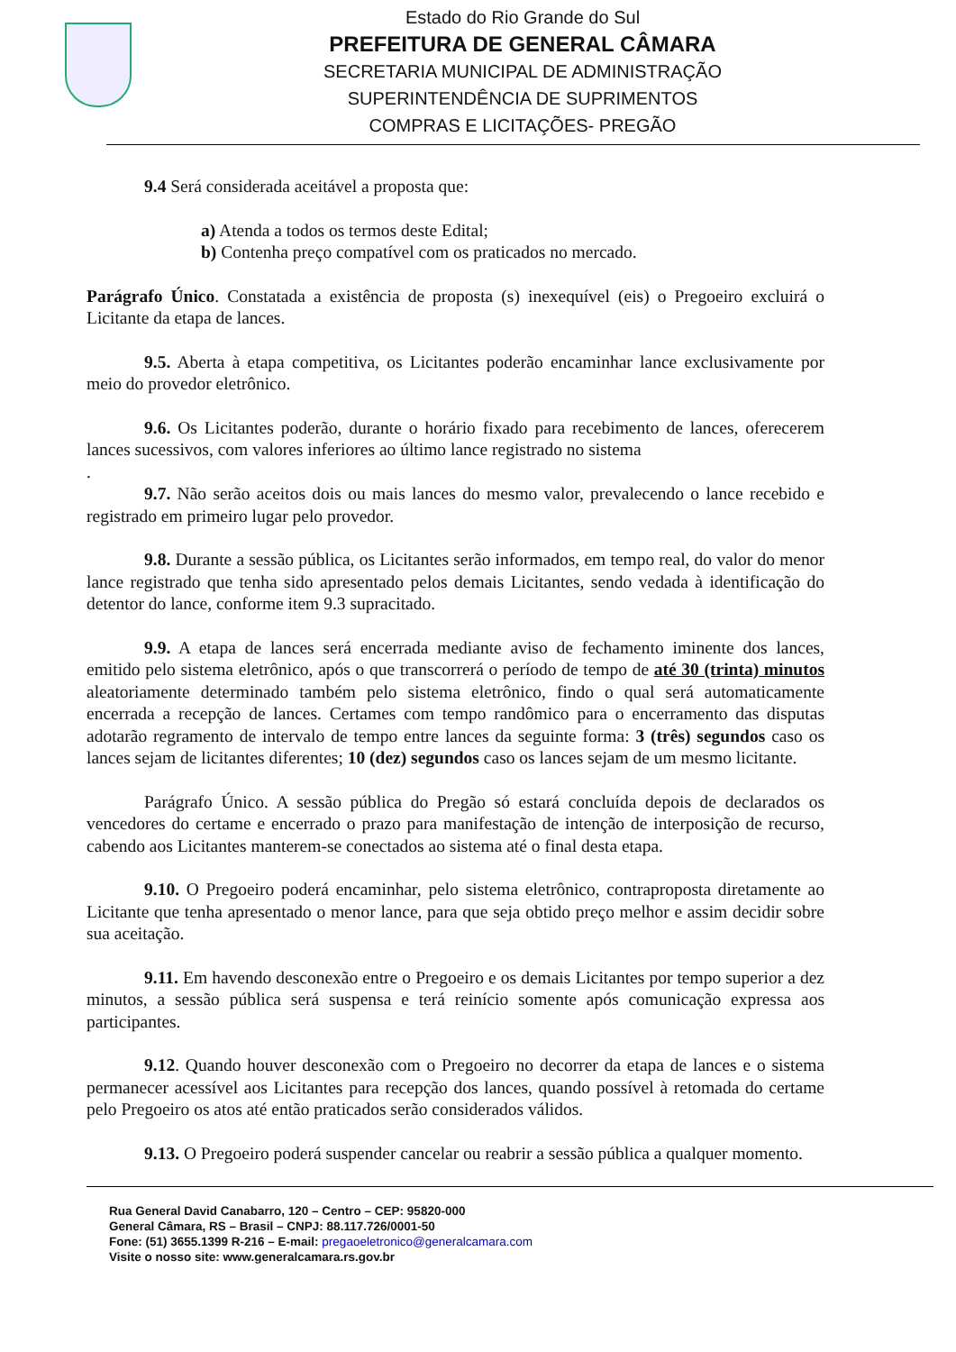Estado do Rio Grande do Sul
PREFEITURA DE GENERAL CÂMARA
SECRETARIA MUNICIPAL DE ADMINISTRAÇÃO
SUPERINTENDÊNCIA DE SUPRIMENTOS
COMPRAS E LICITAÇÕES- PREGÃO
9.4 Será considerada aceitável a proposta que:
a) Atenda a todos os termos deste Edital;
b) Contenha preço compatível com os praticados no mercado.
Parágrafo Único. Constatada a existência de proposta (s) inexequível (eis) o Pregoeiro excluirá o Licitante da etapa de lances.
9.5. Aberta à etapa competitiva, os Licitantes poderão encaminhar lance exclusivamente por meio do provedor eletrônico.
9.6. Os Licitantes poderão, durante o horário fixado para recebimento de lances, oferecerem lances sucessivos, com valores inferiores ao último lance registrado no sistema
.
9.7. Não serão aceitos dois ou mais lances do mesmo valor, prevalecendo o lance recebido e registrado em primeiro lugar pelo provedor.
9.8. Durante a sessão pública, os Licitantes serão informados, em tempo real, do valor do menor lance registrado que tenha sido apresentado pelos demais Licitantes, sendo vedada à identificação do detentor do lance, conforme item 9.3 supracitado.
9.9. A etapa de lances será encerrada mediante aviso de fechamento iminente dos lances, emitido pelo sistema eletrônico, após o que transcorrerá o período de tempo de até 30 (trinta) minutos aleatoriamente determinado também pelo sistema eletrônico, findo o qual será automaticamente encerrada a recepção de lances. Certames com tempo randômico para o encerramento das disputas adotarão regramento de intervalo de tempo entre lances da seguinte forma: 3 (três) segundos caso os lances sejam de licitantes diferentes; 10 (dez) segundos caso os lances sejam de um mesmo licitante.
Parágrafo Único. A sessão pública do Pregão só estará concluída depois de declarados os vencedores do certame e encerrado o prazo para manifestação de intenção de interposição de recurso, cabendo aos Licitantes manterem-se conectados ao sistema até o final desta etapa.
9.10. O Pregoeiro poderá encaminhar, pelo sistema eletrônico, contraproposta diretamente ao Licitante que tenha apresentado o menor lance, para que seja obtido preço melhor e assim decidir sobre sua aceitação.
9.11. Em havendo desconexão entre o Pregoeiro e os demais Licitantes por tempo superior a dez minutos, a sessão pública será suspensa e terá reinício somente após comunicação expressa aos participantes.
9.12. Quando houver desconexão com o Pregoeiro no decorrer da etapa de lances e o sistema permanecer acessível aos Licitantes para recepção dos lances, quando possível à retomada do certame pelo Pregoeiro os atos até então praticados serão considerados válidos.
9.13. O Pregoeiro poderá suspender cancelar ou reabrir a sessão pública a qualquer momento.
Rua General David Canabarro, 120 – Centro – CEP: 95820-000
General Câmara, RS – Brasil – CNPJ: 88.117.726/0001-50
Fone: (51) 3655.1399 R-216 – E-mail: pregaoeletronico@generalcamara.com
Visite o nosso site: www.generalcamara.rs.gov.br